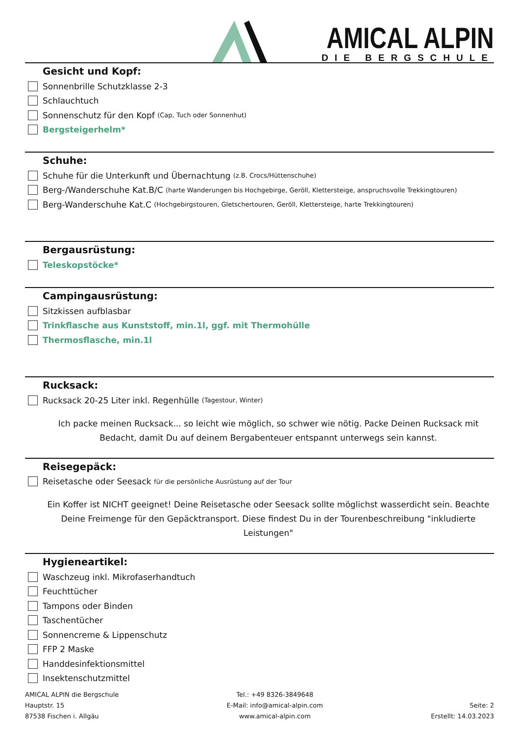AMICAL ALPIN
DIE BERGSCHULE
Gesicht und Kopf:
Sonnenbrille Schutzklasse 2-3
Schlauchtuch
Sonnenschutz für den Kopf (Cap, Tuch oder Sonnenhut)
Bergsteigerhelm*
Schuhe:
Schuhe für die Unterkunft und Übernachtung (z.B. Crocs/Hüttenschuhe)
Berg-/Wanderschuhe Kat.B/C (harte Wanderungen bis Hochgebirge, Geröll, Klettersteige, anspruchsvolle Trekkingtouren)
Berg-Wanderschuhe Kat.C (Hochgebirgstouren, Gletschertouren, Geröll, Klettersteige, harte Trekkingtouren)
Bergausrüstung:
Teleskopstöcke*
Campingausrüstung:
Sitzkissen aufblasbar
Trinkflasche aus Kunststoff, min.1l, ggf. mit Thermohülle
Thermosflasche, min.1l
Rucksack:
Rucksack 20-25 Liter inkl. Regenhülle (Tagestour, Winter)
Ich packe meinen Rucksack... so leicht wie möglich, so schwer wie nötig. Packe Deinen Rucksack mit Bedacht, damit Du auf deinem Bergabenteuer entspannt unterwegs sein kannst.
Reisegepäck:
Reisetasche oder Seesack für die persönliche Ausrüstung auf der Tour
Ein Koffer ist NICHT geeignet! Deine Reisetasche oder Seesack sollte möglichst wasserdicht sein. Beachte Deine Freimenge für den Gepäcktransport. Diese findest Du in der Tourenbeschreibung "inkludierte Leistungen"
Hygieneartikel:
Waschzeug inkl. Mikrofaserhandtuch
Feuchttücher
Tampons oder Binden
Taschentücher
Sonnencreme & Lippenschutz
FFP 2 Maske
Handdesinfektionsmittel
Insektenschutzmittel
AMICAL ALPIN die Bergschule
Hauptstr. 15
87538 Fischen i. Allgäu
Tel.: +49 8326-3849648
E-Mail: info@amical-alpin.com
www.amical-alpin.com
Seite: 2
Erstellt: 14.03.2023